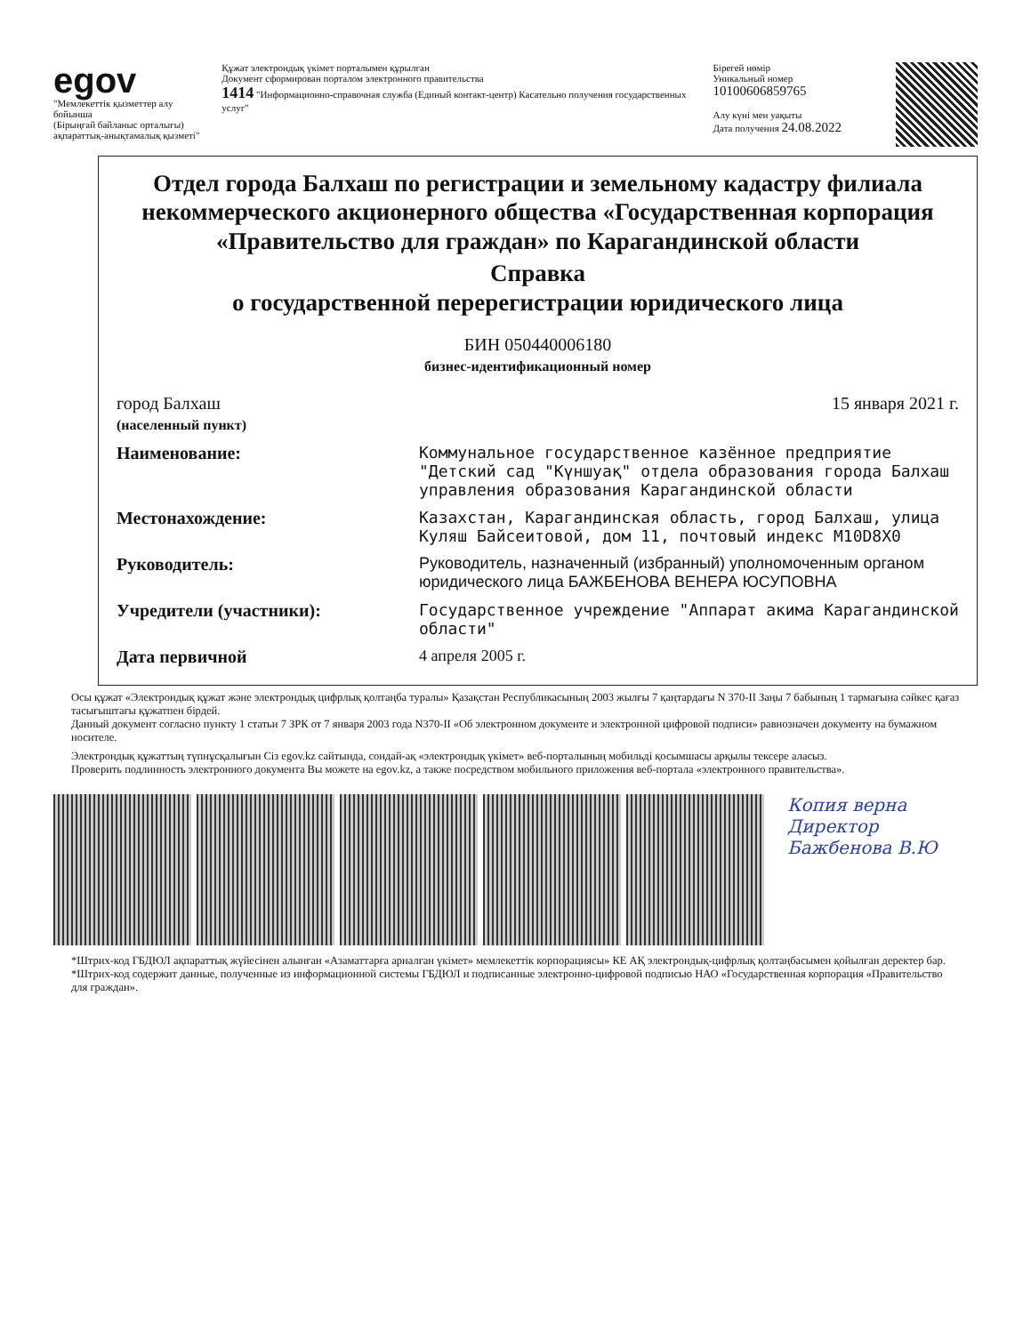egov
"Мемлекеттік қызметтер алу бойынша
(Бірыңғай байланыс орталығы)
ақпараттық-анықтамалық қызметі"
Құжат электрондық үкімет порталымен құрылған
Документ сформирован порталом электронного правительства
1414 "Информационно-справочная служба (Единый контакт-центр) Касательно получения государственных услуг"
Бірегей нөмір
Уникальный номер 10100606859765
Алу күні мен уақыты
Дата получения 24.08.2022
Отдел города Балхаш по регистрации и земельному кадастру филиала некоммерческого акционерного общества «Государственная корпорация «Правительство для граждан» по Карагандинской области
Справка
о государственной перерегистрации юридического лица
БИН 050440006180
бизнес-идентификационный номер
город Балхаш
(населенный пункт)
15 января 2021 г.
Наименование: Коммунальное государственное казённое предприятие "Детский сад "Күншуақ" отдела образования города Балхаш управления образования Карагандинской области
Местонахождение: Казахстан, Карагандинская область, город Балхаш, улица Куляш Байсеитовой, дом 11, почтовый индекс M10D8X0
Руководитель: Руководитель, назначенный (избранный) уполномоченным органом юридического лица БАЖБЕНОВА ВЕНЕРА ЮСУПОВНА
Учредители (участники): Государственное учреждение "Аппарат акима Карагандинской области"
Дата первичной 4 апреля 2005 г.
Осы құжат «Электрондық құжат және электрондық цифрлық қолтаңба туралы» Қазақстан Республикасының 2003 жылғы 7 қаңтардағы N 370-II Заңы 7 бабының 1 тармағына сәйкес қағаз тасығыштағы құжатпен бірдей.
Данный документ согласно пункту 1 статьи 7 ЗРК от 7 января 2003 года N370-II «Об электронном документе и электронной цифровой подписи» равнозначен документу на бумажном носителе.
Электрондық құжаттың түпнұсқалығын Сіз egov.kz сайтында, сондай-ақ «электрондық үкімет» веб-порталының мобильді қосымшасы арқылы тексере аласыз.
Проверить подлинность электронного документа Вы можете на egov.kz, а также посредством мобильного приложения веб-портала «электронного правительства».
Копия верна
Директор
Бажбенова В.Ю
*Штрих-код ГБДЮЛ ақпараттық жүйесінен алынған «Азаматтарға арналған үкімет» мемлекеттік корпорациясы» КЕ АҚ электрондық-цифрлық қолтаңбасымен қойылған деректер бар.
*Штрих-код содержит данные, полученные из информационной системы ГБДЮЛ и подписанные электронно-цифровой подписью НАО «Государственная корпорация «Правительство для граждан».